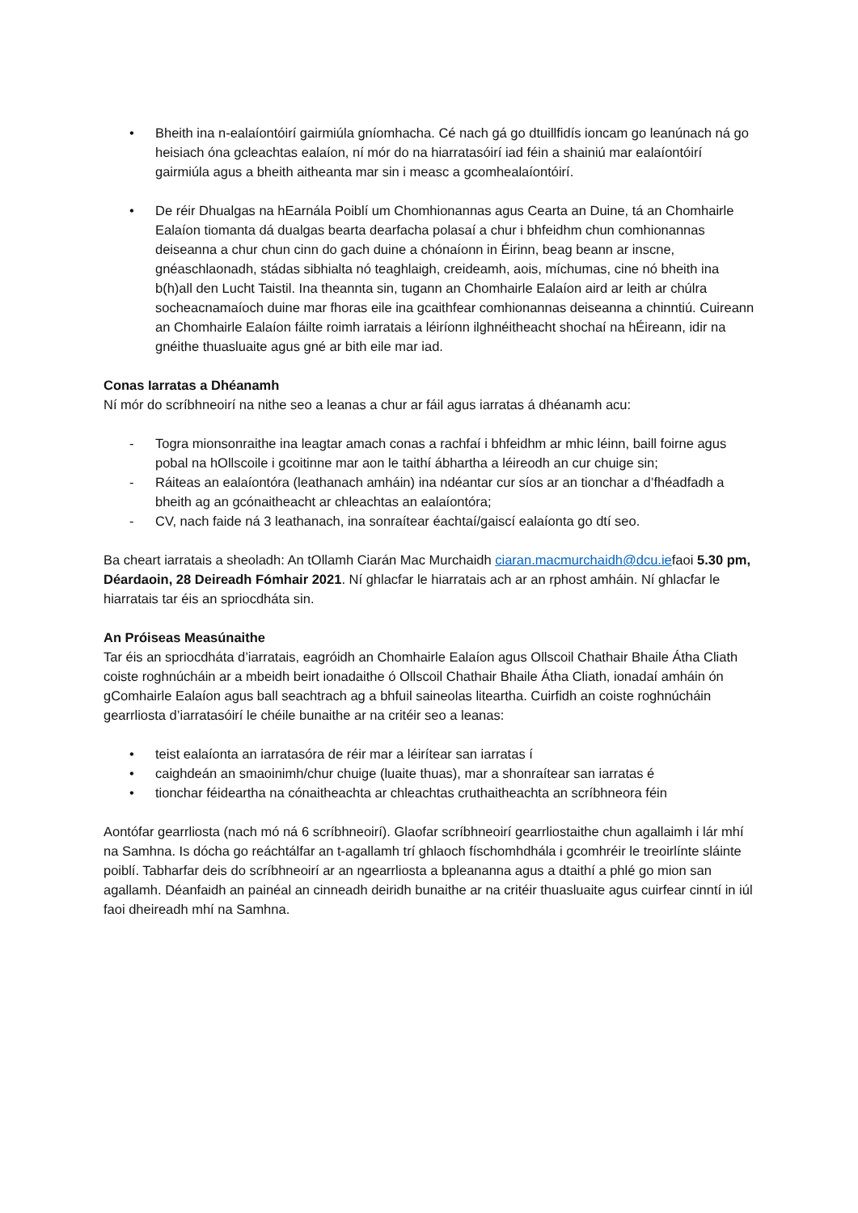• Bheith ina n-ealaíontóirí gairmiúla gníomhacha. Cé nach gá go dtuillfidís ioncam go leanúnach ná go heisiach óna gcleachtas ealaíon, ní mór do na hiarratasóirí iad féin a shainiú mar ealaíontóirí gairmiúla agus a bheith aitheanta mar sin i measc a gcomhealaíontóirí.
• De réir Dhualgas na hEarnála Poiblí um Chomhionannas agus Cearta an Duine, tá an Chomhairle Ealaíon tiomanta dá dualgas bearta dearfacha polasaí a chur i bhfeidhm chun comhionannas deiseanna a chur chun cinn do gach duine a chónaíonn in Éirinn, beag beann ar inscne, gnéaschlaonadh, stádas sibhialta nó teaghlaigh, creideamh, aois, míchumas, cine nó bheith ina b(h)all den Lucht Taistil. Ina theannta sin, tugann an Chomhairle Ealaíon aird ar leith ar chúlra socheacnamaíoch duine mar fhoras eile ina gcaithfear comhionannas deiseanna a chinntiú. Cuireann an Chomhairle Ealaíon fáilte roimh iarratais a léiríonn ilghnéitheacht shochaí na hÉireann, idir na gnéithe thuasluaite agus gné ar bith eile mar iad.
Conas Iarratas a Dhéanamh
Ní mór do scríbhneoirí na nithe seo a leanas a chur ar fáil agus iarratas á dhéanamh acu:
- Togra mionsonraithe ina leagtar amach conas a rachfaí i bhfeidhm ar mhic léinn, baill foirne agus pobal na hOllscoile i gcoitinne mar aon le taithí ábhartha a léireodh an cur chuige sin;
- Ráiteas an ealaíontóra (leathanach amháin) ina ndéantar cur síos ar an tionchar a d’fhéadfadh a bheith ag an gcónaitheacht ar chleachtas an ealaíontóra;
- CV, nach faide ná 3 leathanach, ina sonraítear éachtaí/gaiscí ealaíonta go dtí seo.
Ba cheart iarratais a sheoladh: An tOllamh Ciarán Mac Murchaidh ciaran.macmurchaidh@dcu.iefaoi 5.30 pm, Déardaoin, 28 Deireadh Fómhair 2021. Ní ghlacfar le hiarratais ach ar an rphost amháin. Ní ghlacfar le hiarratais tar éis an spriocdháta sin.
An Próiseas Measúnaithe
Tar éis an spriocdháta d’iarratais, eagróidh an Chomhairle Ealaíon agus Ollscoil Chathair Bhaile Átha Cliath coiste roghnúcháin ar a mbeidh beirt ionadaithe ó Ollscoil Chathair Bhaile Átha Cliath, ionadaí amháin ón gComhairle Ealaíon agus ball seachtrach ag a bhfuil saineolas liteartha. Cuirfidh an coiste roghnúcháin gearrliosta d’iarratasóirí le chéile bunaithe ar na critéir seo a leanas:
• teist ealaíonta an iarratasóra de réir mar a léirítear san iarratas í
• caighdeán an smaoinimh/chur chuige (luaite thuas), mar a shonraítear san iarratas é
• tionchar féideartha na cónaitheachta ar chleachtas cruthaitheachta an scríbhneora féin
Aontófar gearrliosta (nach mó ná 6 scríbhneoirí). Glaofar scríbhneoirí gearrliostaithe chun agallaimh i lár mhí na Samhna. Is dócha go reáchtálfar an t-agallamh trí ghlaoch físchomhdhála i gcomhréir le treoirlínte sláinte poiblí. Tabharfar deis do scríbhneoirí ar an ngearrliosta a bpleananna agus a dtaithí a phlé go mion san agallamh. Déanfaidh an painéal an cinneadh deiridh bunaithe ar na critéir thuasluaite agus cuirfear cinntí in iúl faoi dheireadh mhí na Samhna.